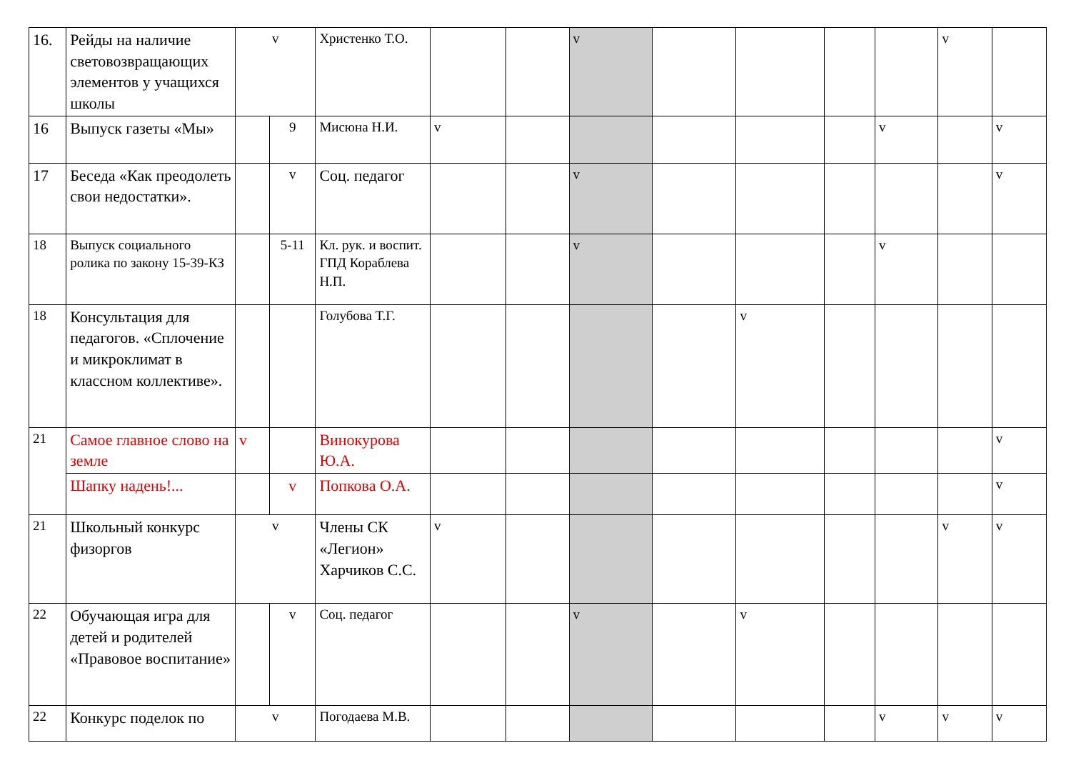| 16. | Рейды на наличие световозвращающих элементов у учащихся школы | v | | Христенко Т.О. | | | v | | | | | v | |
| 16 | Выпуск газеты «Мы» | | 9 | Мисюна Н.И. | v | | | | | | v | | v |
| 17 | Беседа «Как преодолеть свои недостатки». | | v | Соц. педагог | | | v | | | | | | v |
| 18 | Выпуск социального ролика по закону 15-39-КЗ | | 5-11 | Кл. рук. и воспит. ГПД Кораблева Н.П. | | | v | | | | v | | |
| 18 | Консультация для педагогов. «Сплочение и микроклимат в классном коллективе». | | | Голубова Т.Г. | | | | | v | | | | |
| 21 | Самое главное слово на земле | v | | Винокурова Ю.А. | | | | | | | | | v |
| | Шапку надень!... | | v | Попкова О.А. | | | | | | | | | v |
| 21 | Школьный конкурс физоргов | v | | Члены СК «Легион» Харчиков С.С. | v | | | | | | | v | v |
| 22 | Обучающая игра для детей и родителей «Правовое воспитание» | | v | Соц. педагог | | | v | | v | | | | |
| 22 | Конкурс поделок по | v | | Погодаева М.В. | | | | | | | v | v | v |